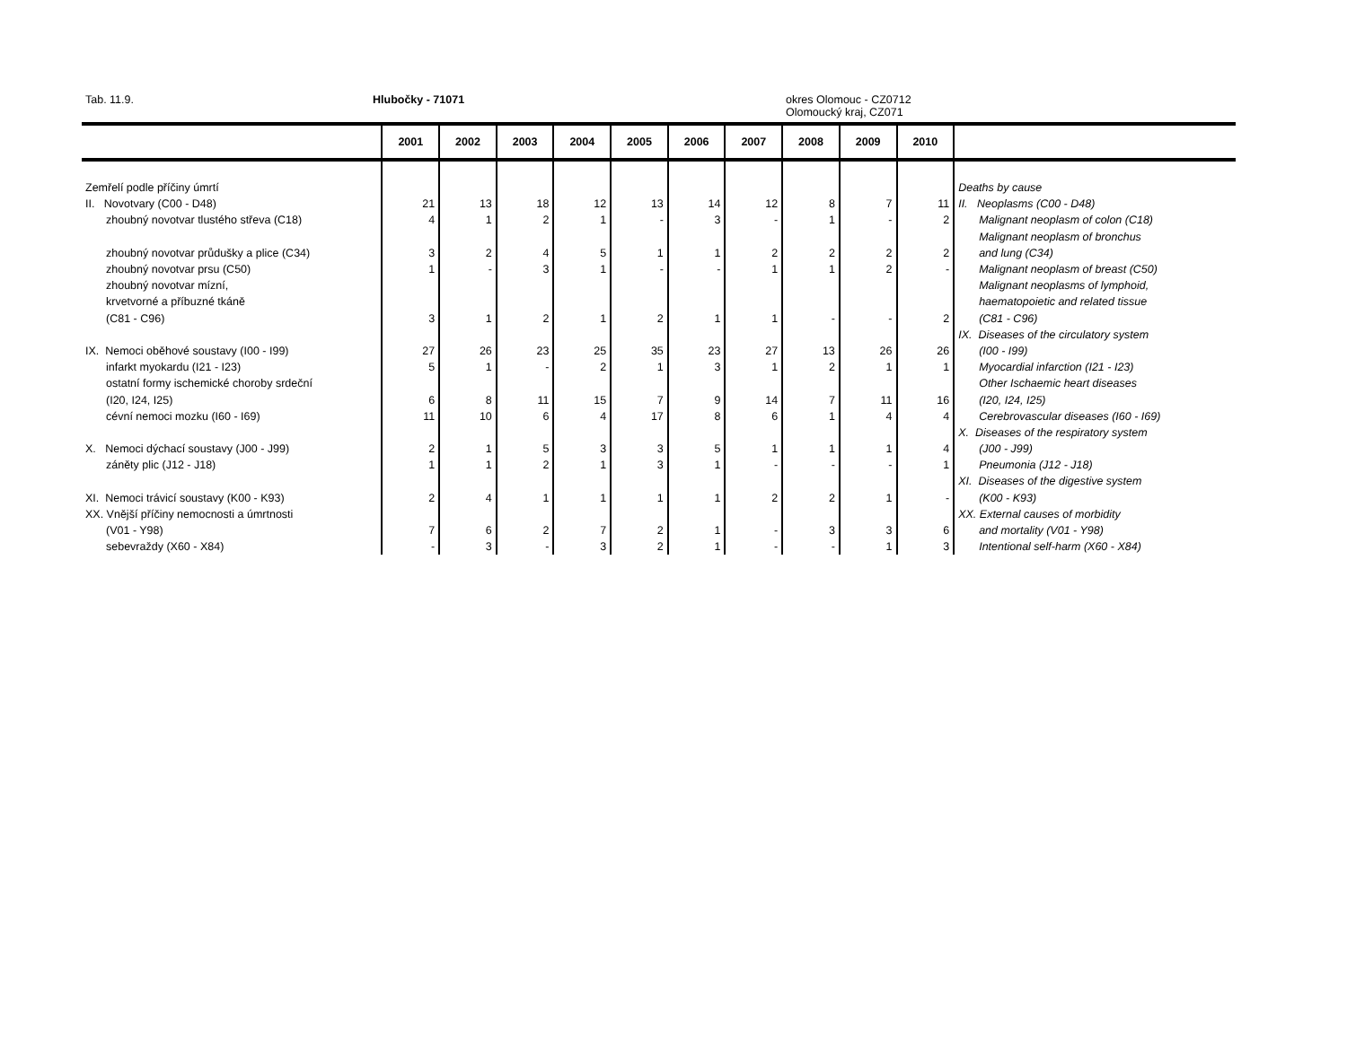Tab. 11.9. Hlubočky - 71071
okres Olomouc - CZ0712
Olomoucký kraj, CZ071
| | 2001 | 2002 | 2003 | 2004 | 2005 | 2006 | 2007 | 2008 | 2009 | 2010 | |
| --- | --- | --- | --- | --- | --- | --- | --- | --- | --- | --- | --- |
| Zemřelí podle příčiny úmrtí | | | | | | | | | | | Deaths by cause |
| II. Novotvary (C00 - D48) | 21 | 13 | 18 | 12 | 13 | 14 | 12 | 8 | 7 | 11 | II. Neoplasms (C00 - D48) |
| zhoubný novotvar tlustého střeva (C18) | 4 | 1 | 2 | 1 | - | 3 | - | 1 | - | 2 | Malignant neoplasm of colon (C18) |
| | | | | | | | | | | | Malignant neoplasm of bronchus |
| zhoubný novotvar průdušky a plice (C34) | 3 | 2 | 4 | 5 | 1 | 1 | 2 | 2 | 2 | 2 | and lung (C34) |
| zhoubný novotvar prsu (C50) | 1 | - | 3 | 1 | - | - | 1 | 1 | 2 | - | Malignant neoplasm of breast (C50) |
| zhoubný novotvar mízní, | | | | | | | | | | | Malignant neoplasms of lymphoid, |
| krvetvorné a příbuzné tkáně | | | | | | | | | | | haematopoietic and related tissue |
| (C81 - C96) | 3 | 1 | 2 | 1 | 2 | 1 | 1 | - | - | 2 | (C81 - C96) |
| | | | | | | | | | | | IX. Diseases of the circulatory system |
| IX. Nemoci oběhové soustavy (I00 - I99) | 27 | 26 | 23 | 25 | 35 | 23 | 27 | 13 | 26 | 26 | (I00 - I99) |
| infarkt myokardu (I21 - I23) | 5 | 1 | - | 2 | 1 | 3 | 1 | 2 | 1 | 1 | Myocardial infarction (I21 - I23) |
| ostatní formy ischemické choroby srdeční | | | | | | | | | | | Other Ischaemic heart diseases |
| (I20, I24, I25) | 6 | 8 | 11 | 15 | 7 | 9 | 14 | 7 | 11 | 16 | (I20, I24, I25) |
| cévní nemoci mozku (I60 - I69) | 11 | 10 | 6 | 4 | 17 | 8 | 6 | 1 | 4 | 4 | Cerebrovascular diseases (I60 - I69) |
| | | | | | | | | | | | X. Diseases of the respiratory system |
| X. Nemoci dýchací soustavy (J00 - J99) | 2 | 1 | 5 | 3 | 3 | 5 | 1 | 1 | 1 | 4 | (J00 - J99) |
| záněty plic (J12 - J18) | 1 | 1 | 2 | 1 | 3 | 1 | - | - | - | 1 | Pneumonia (J12 - J18) |
| | | | | | | | | | | | XI. Diseases of the digestive system |
| XI. Nemoci trávicí soustavy (K00 - K93) | 2 | 4 | 1 | 1 | 1 | 1 | 2 | 2 | 1 | - | (K00 - K93) |
| XX. Vnější příčiny nemocnosti a úmrtnosti | | | | | | | | | | | XX. External causes of morbidity |
| (V01 - Y98) | 7 | 6 | 2 | 7 | 2 | 1 | - | 3 | 3 | 6 | and mortality (V01 - Y98) |
| sebevraždy (X60 - X84) | - | 3 | - | 3 | 2 | 1 | - | - | 1 | 3 | Intentional self-harm (X60 - X84) |